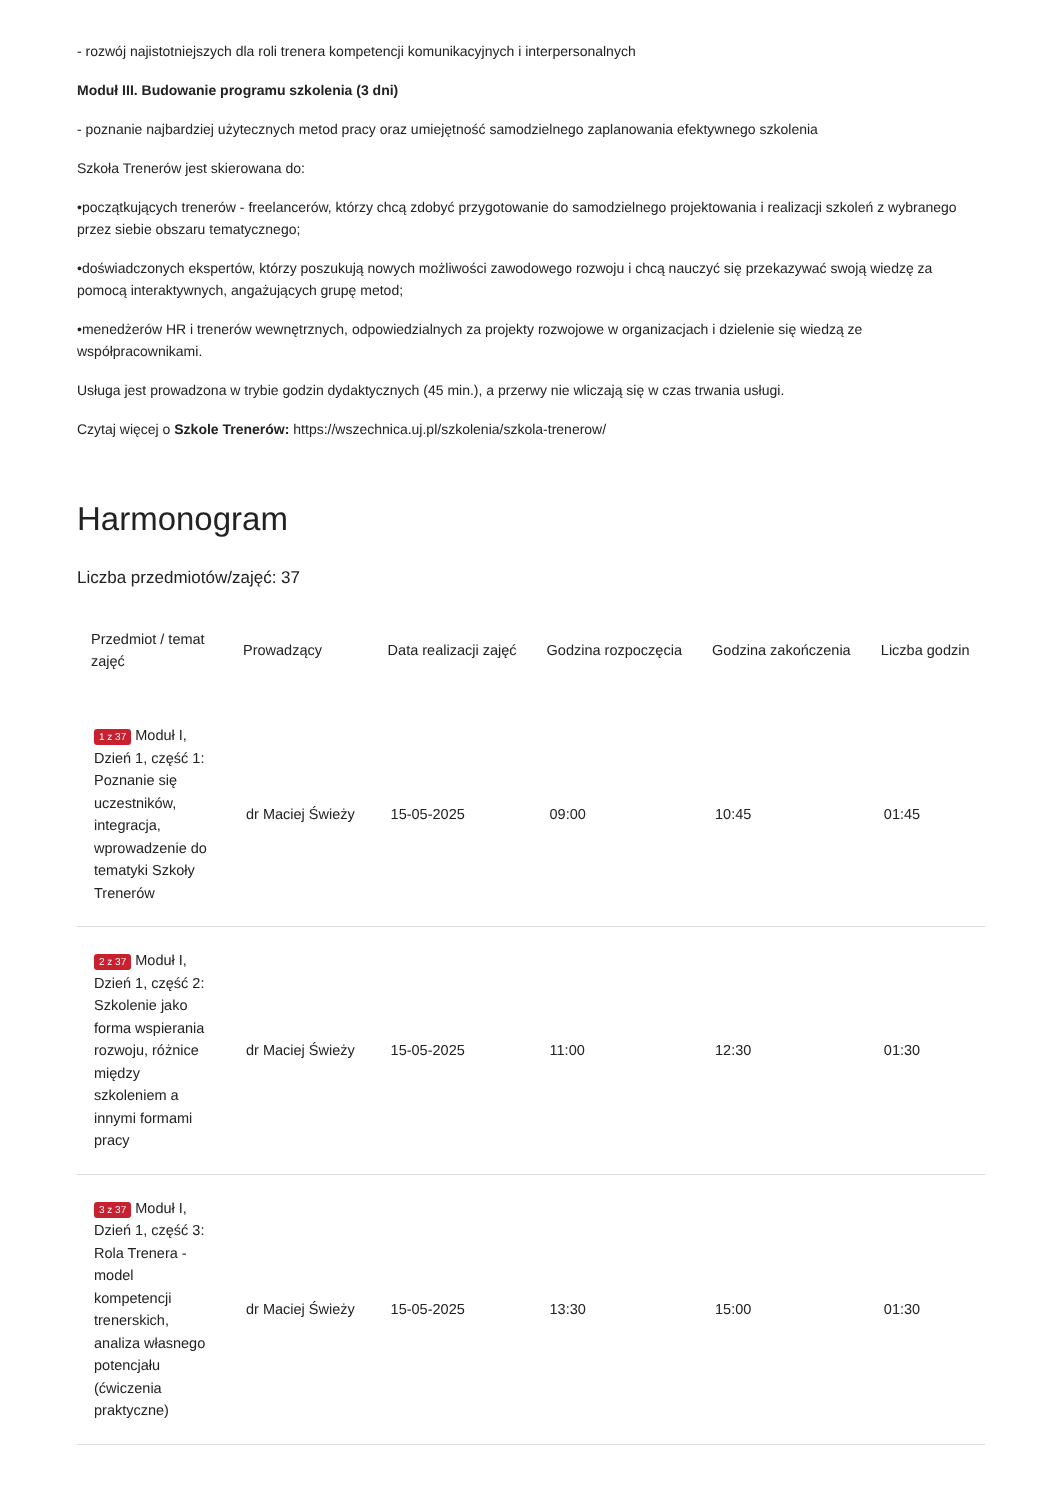- rozwój najistotniejszych dla roli trenera kompetencji komunikacyjnych i interpersonalnych
Moduł III. Budowanie programu szkolenia (3 dni)
- poznanie najbardziej użytecznych metod pracy oraz umiejętność samodzielnego zaplanowania efektywnego szkolenia
Szkoła Trenerów jest skierowana do:
•początkujących trenerów - freelancerów, którzy chcą zdobyć przygotowanie do samodzielnego projektowania i realizacji szkoleń z wybranego przez siebie obszaru tematycznego;
•doświadczonych ekspertów, którzy poszukują nowych możliwości zawodowego rozwoju i chcą nauczyć się przekazywać swoją wiedzę za pomocą interaktywnych, angażujących grupę metod;
•menedżerów HR i trenerów wewnętrznych, odpowiedzialnych za projekty rozwojowe w organizacjach i dzielenie się wiedzą ze współpracownikami.
Usługa jest prowadzona w trybie godzin dydaktycznych (45 min.), a przerwy nie wliczają się w czas trwania usługi.
Czytaj więcej o Szkole Trenerów: https://wszechnica.uj.pl/szkolenia/szkola-trenerow/
Harmonogram
Liczba przedmiotów/zajęć: 37
| Przedmiot / temat zajęć | Prowadzący | Data realizacji zajęć | Godzina rozpoczęcia | Godzina zakończenia | Liczba godzin |
| --- | --- | --- | --- | --- | --- |
| 1 z 37 Moduł I, Dzień 1, część 1: Poznanie się uczestników, integracja, wprowadzenie do tematyki Szkoły Trenerów | dr Maciej Świeży | 15-05-2025 | 09:00 | 10:45 | 01:45 |
| 2 z 37 Moduł I, Dzień 1, część 2: Szkolenie jako forma wspierania rozwoju, różnice między szkoleniem a innymi formami pracy | dr Maciej Świeży | 15-05-2025 | 11:00 | 12:30 | 01:30 |
| 3 z 37 Moduł I, Dzień 1, część 3: Rola Trenera - model kompetencji trenerskich, analiza własnego potencjału (ćwiczenia praktyczne) | dr Maciej Świeży | 15-05-2025 | 13:30 | 15:00 | 01:30 |